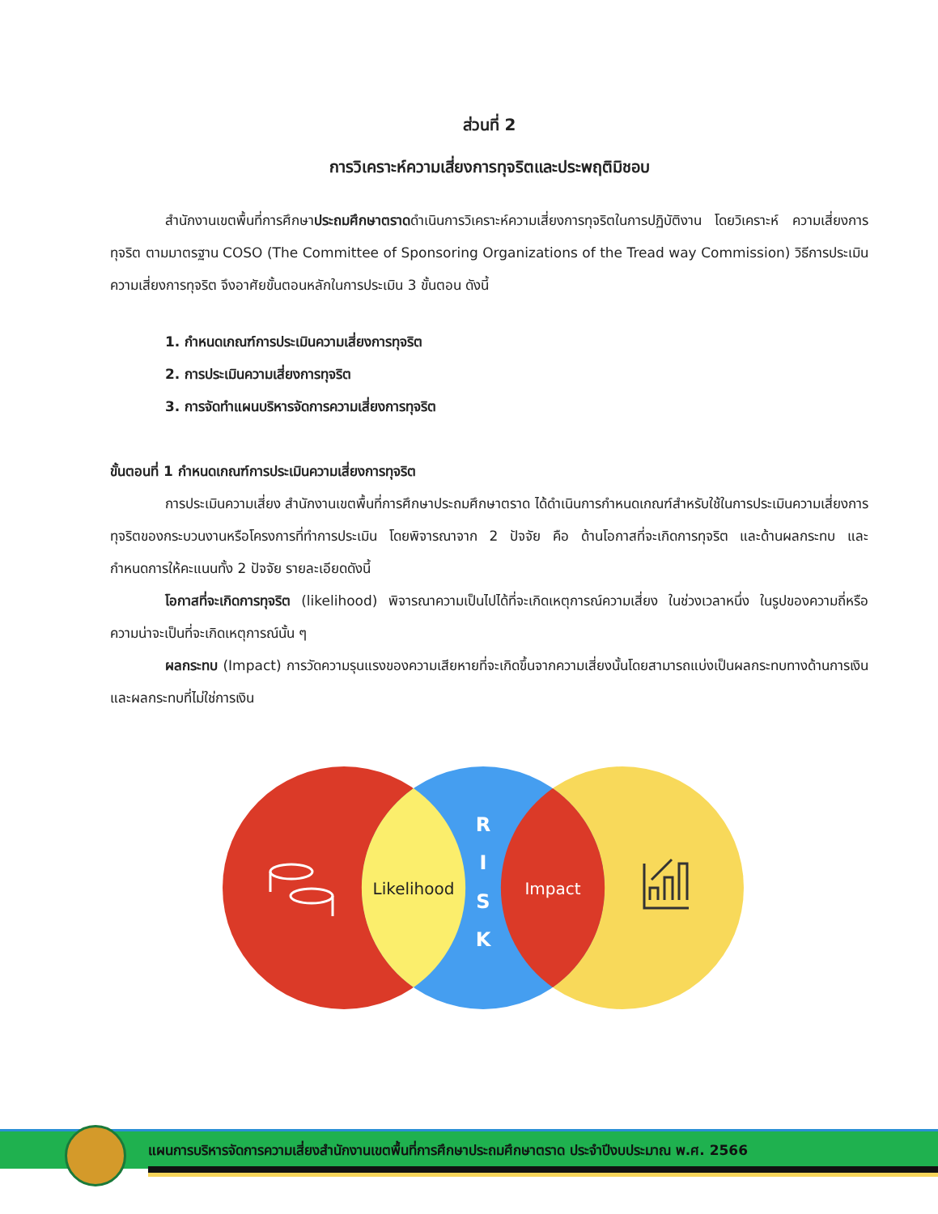ส่วนที่ 2
การวิเคราะห์ความเสี่ยงการทุจริตและประพฤติมิชอบ
สำนักงานเขตพื้นที่การศึกษาประถมศึกษาตราดดำเนินการวิเคราะห์ความเสี่ยงการทุจริตในการปฏิบัติงาน โดยวิเคราะห์ ความเสี่ยงการทุจริต ตามมาตรฐาน COSO (The Committee of Sponsoring Organizations of the Tread way Commission) วิธีการประเมินความเสี่ยงการทุจริต จึงอาศัยขั้นตอนหลักในการประเมิน 3 ขั้นตอน ดังนี้
1. กำหนดเกณฑ์การประเมินความเสี่ยงการทุจริต
2. การประเมินความเสี่ยงการทุจริต
3. การจัดทำแผนบริหารจัดการความเสี่ยงการทุจริต
ขั้นตอนที่ 1 กำหนดเกณฑ์การประเมินความเสี่ยงการทุจริต
การประเมินความเสี่ยง สำนักงานเขตพื้นที่การศึกษาประถมศึกษาตราด ได้ดำเนินการกำหนดเกณฑ์สำหรับใช้ในการประเมินความเสี่ยงการทุจริตของกระบวนงานหรือโครงการที่ทำการประเมิน โดยพิจารณาจาก 2 ปัจจัย คือ ด้านโอกาสที่จะเกิดการทุจริต และด้านผลกระทบ และกำหนดการให้คะแนนทั้ง 2 ปัจจัย รายละเอียดดังนี้
โอกาสที่จะเกิดการทุจริต (likelihood) พิจารณาความเป็นไปได้ที่จะเกิดเหตุการณ์ความเสี่ยง ในช่วงเวลาหนึ่ง ในรูปของความถี่หรือความน่าจะเป็นที่จะเกิดเหตุการณ์นั้น ๆ
ผลกระทบ (Impact) การวัดความรุนแรงของความเสียหายที่จะเกิดขึ้นจากความเสี่ยงนั้นโดยสามารถแบ่งเป็นผลกระทบทางด้านการเงินและผลกระทบที่ไม่ใช่การเงิน
Likelihood
Impact
R
I
S
K
แผนการบริหารจัดการความเสี่ยงสำนักงานเขตพื้นที่การศึกษาประถมศึกษาตราด ประจำปีงบประมาณ พ.ศ. 2566